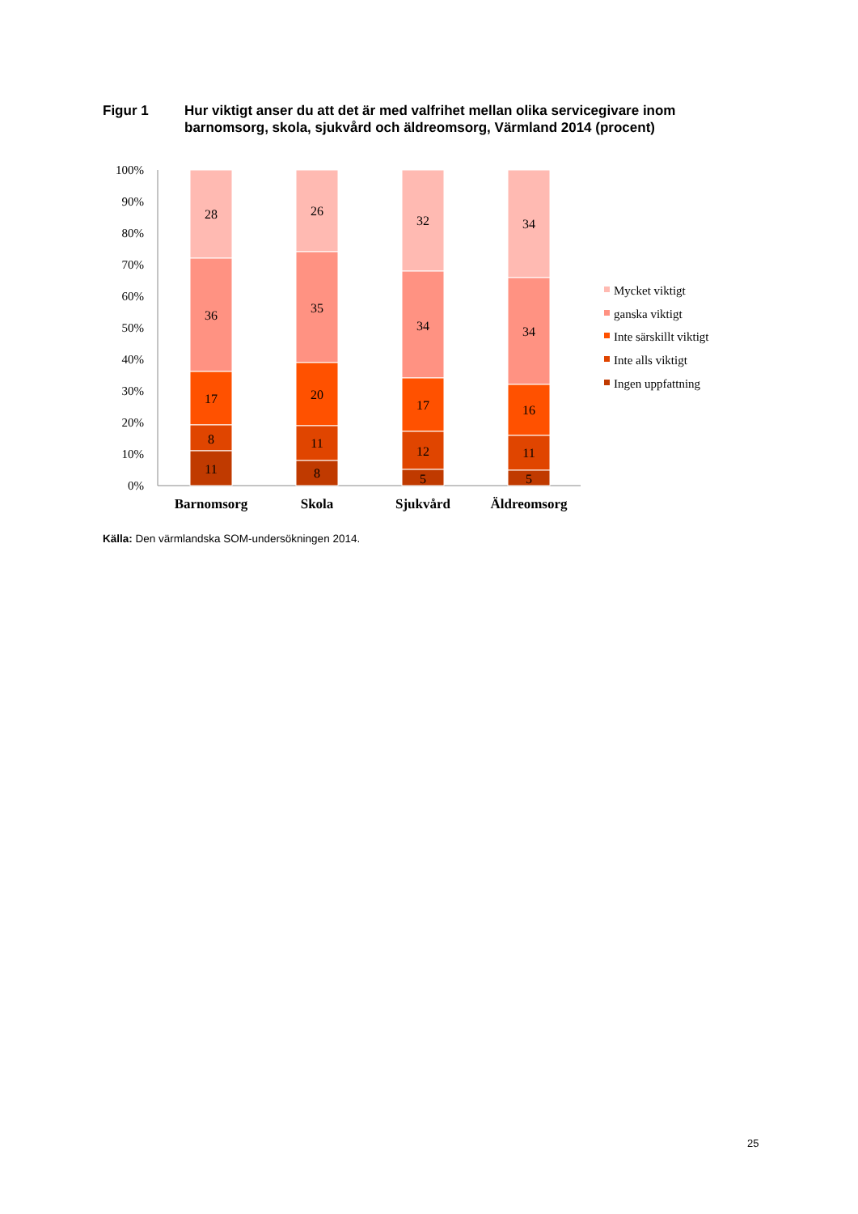Figur 1 Hur viktigt anser du att det är med valfrihet mellan olika servicegivare inom barnomsorg, skola, sjukvård och äldreomsorg, Värmland 2014 (procent)
100%
90%
80%
70%
60%
50%
40%
30%
20%
10%
0%
28
36
17
8
11
26
35
20
11
8
32
34
17
12
5
34
34
16
11
5
Barnomsorg
Skola
Sjukvård
Äldreomsorg
Mycket viktigt
ganska viktigt
Inte särskillt viktigt
Inte alls viktigt
Ingen uppfattning
Källa: Den värmlandska SOM-undersökningen 2014.
25